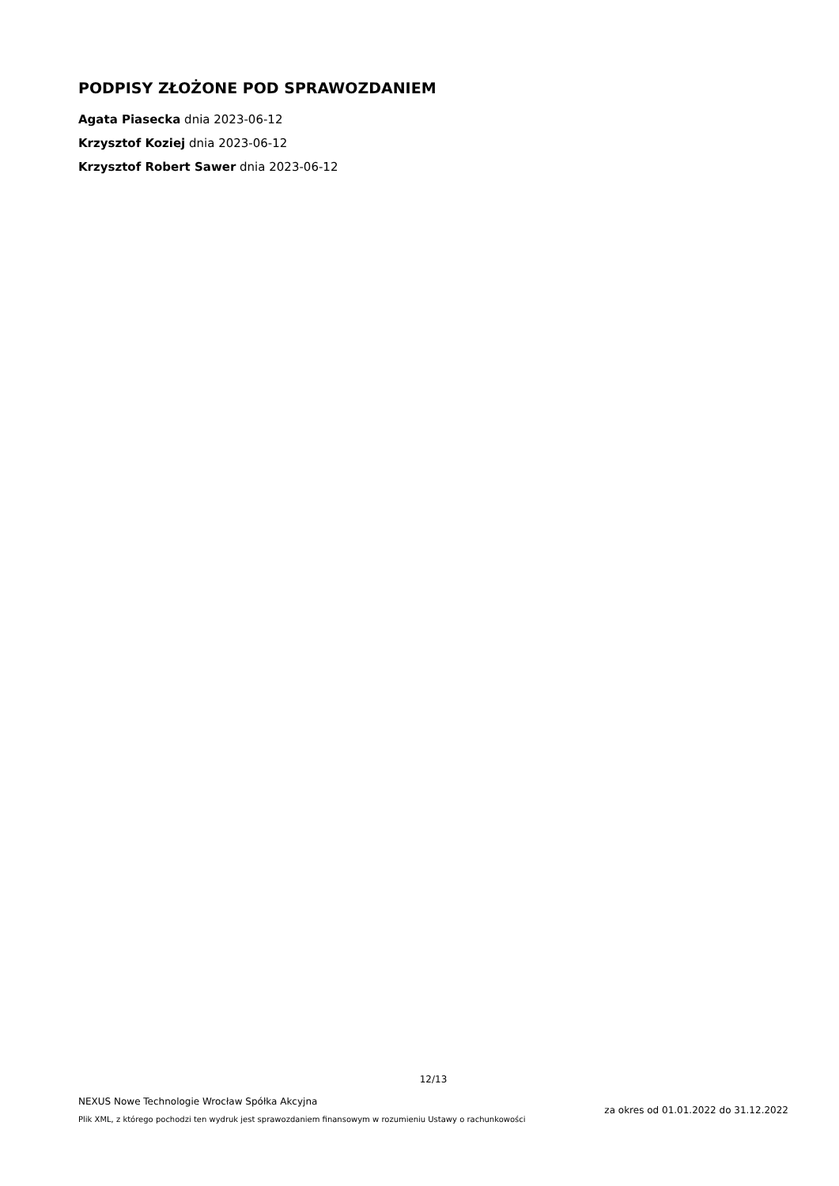PODPISY ZŁOŻONE POD SPRAWOZDANIEM
Agata Piasecka dnia 2023-06-12
Krzysztof Koziej dnia 2023-06-12
Krzysztof Robert Sawer dnia 2023-06-12
12/13
NEXUS Nowe Technologie Wrocław Spółka Akcyjna
Plik XML, z którego pochodzi ten wydruk jest sprawozdaniem finansowym w rozumieniu Ustawy o rachunkowości
za okres od 01.01.2022 do 31.12.2022